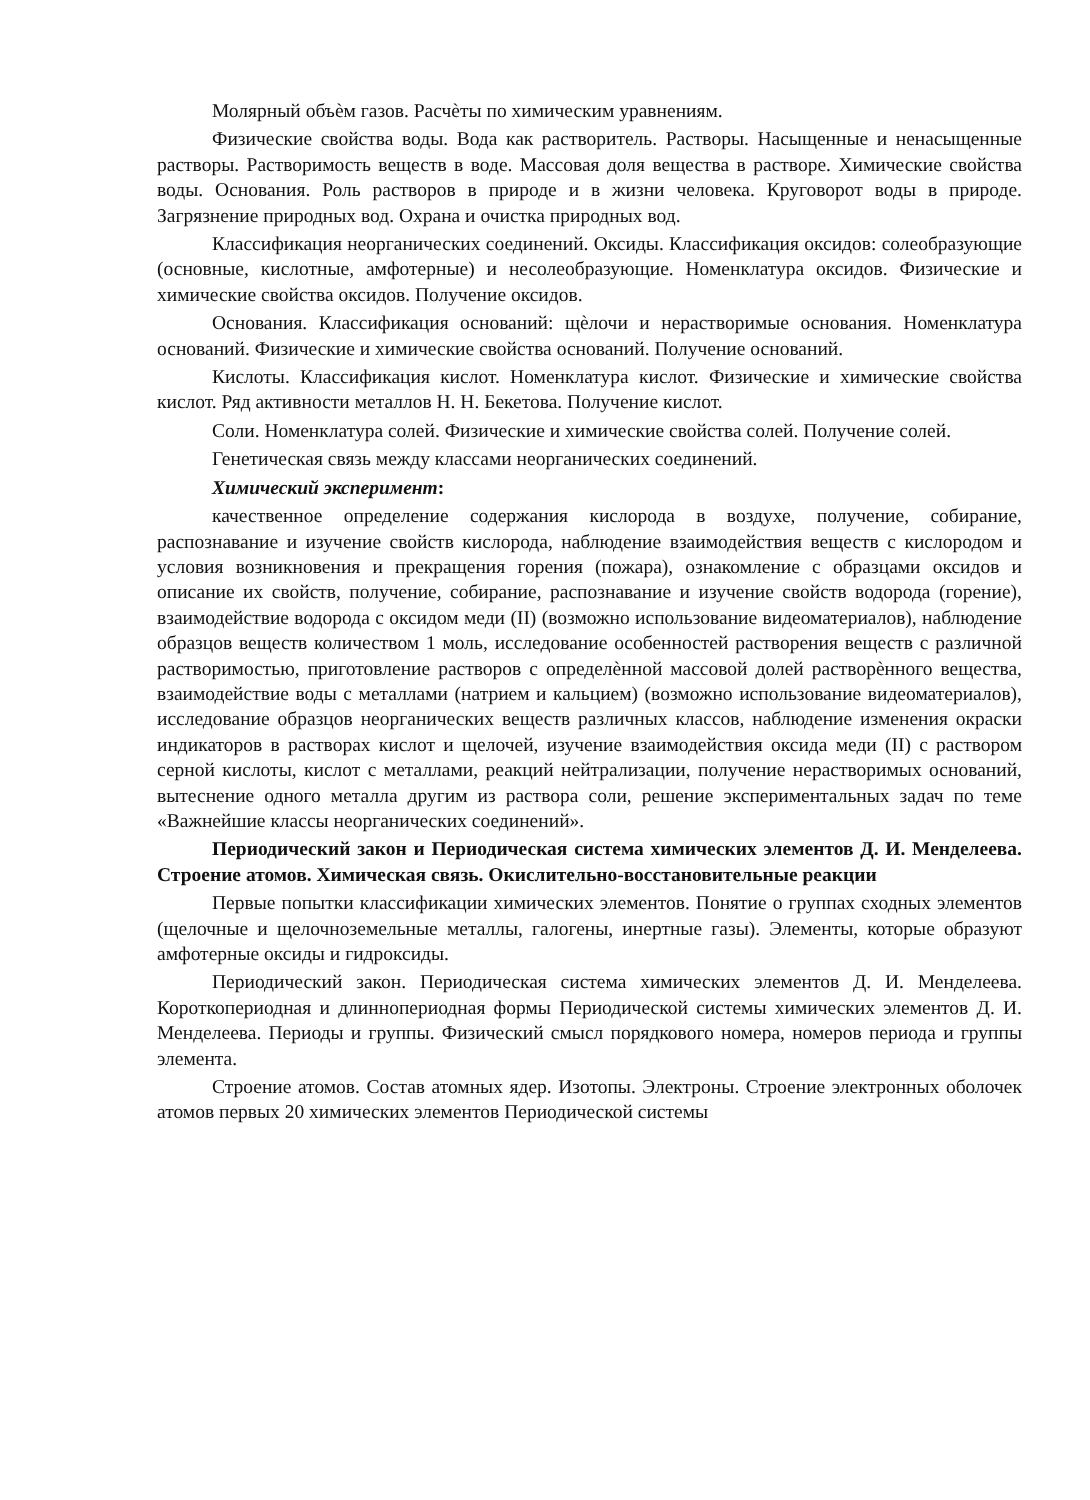Молярный объѐм газов. Расчѐты по химическим уравнениям.
Физические свойства воды. Вода как растворитель. Растворы. Насыщенные и ненасыщенные растворы. Растворимость веществ в воде. Массовая доля вещества в растворе. Химические свойства воды. Основания. Роль растворов в природе и в жизни человека. Круговорот воды в природе. Загрязнение природных вод. Охрана и очистка природных вод.
Классификация неорганических соединений. Оксиды. Классификация оксидов: солеобразующие (основные, кислотные, амфотерные) и несолеобразующие. Номенклатура оксидов. Физические и химические свойства оксидов. Получение оксидов.
Основания. Классификация оснований: щѐлочи и нерастворимые основания. Номенклатура оснований. Физические и химические свойства оснований. Получение оснований.
Кислоты. Классификация кислот. Номенклатура кислот. Физические и химические свойства кислот. Ряд активности металлов Н. Н. Бекетова. Получение кислот.
Соли. Номенклатура солей. Физические и химические свойства солей. Получение солей.
Генетическая связь между классами неорганических соединений.
Химический эксперимент:
качественное определение содержания кислорода в воздухе, получение, собирание, распознавание и изучение свойств кислорода, наблюдение взаимодействия веществ с кислородом и условия возникновения и прекращения горения (пожара), ознакомление с образцами оксидов и описание их свойств, получение, собирание, распознавание и изучение свойств водорода (горение), взаимодействие водорода с оксидом меди (II) (возможно использование видеоматериалов), наблюдение образцов веществ количеством 1 моль, исследование особенностей растворения веществ с различной растворимостью, приготовление растворов с определѐнной массовой долей растворѐнного вещества, взаимодействие воды с металлами (натрием и кальцием) (возможно использование видеоматериалов), исследование образцов неорганических веществ различных классов, наблюдение изменения окраски индикаторов в растворах кислот и щелочей, изучение взаимодействия оксида меди (II) с раствором серной кислоты, кислот с металлами, реакций нейтрализации, получение нерастворимых оснований, вытеснение одного металла другим из раствора соли, решение экспериментальных задач по теме «Важнейшие классы неорганических соединений».
Периодический закон и Периодическая система химических элементов Д. И. Менделеева. Строение атомов. Химическая связь. Окислительно-восстановительные реакции
Первые попытки классификации химических элементов. Понятие о группах сходных элементов (щелочные и щелочноземельные металлы, галогены, инертные газы). Элементы, которые образуют амфотерные оксиды и гидроксиды.
Периодический закон. Периодическая система химических элементов Д. И. Менделеева. Короткопериодная и длиннопериодная формы Периодической системы химических элементов Д. И. Менделеева. Периоды и группы. Физический смысл порядкового номера, номеров периода и группы элемента.
Строение атомов. Состав атомных ядер. Изотопы. Электроны. Строение электронных оболочек атомов первых 20 химических элементов Периодической системы